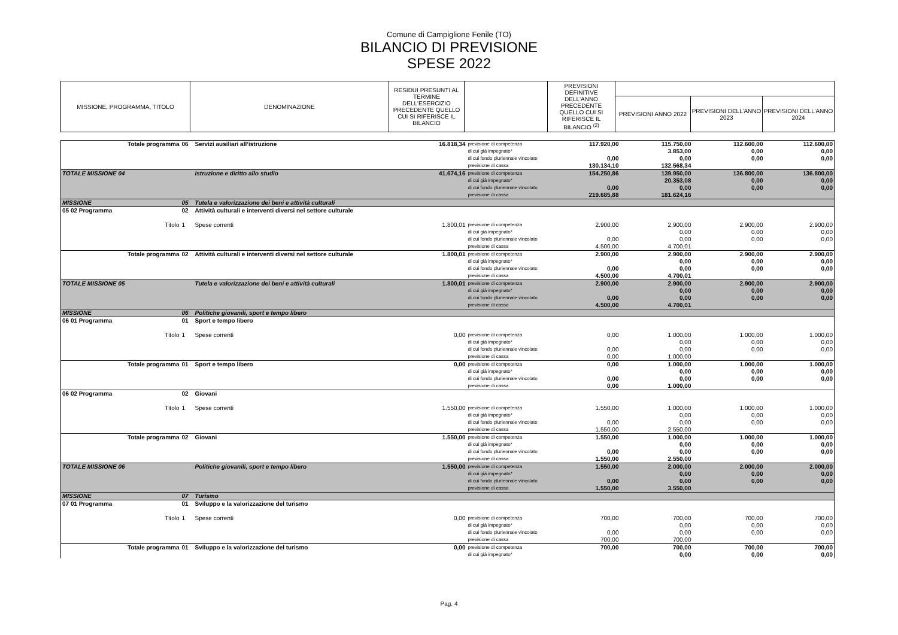Comune di Campiglione Fenile (TO)
BILANCIO DI PREVISIONE
SPESE 2022
| MISSIONE, PROGRAMMA, TITOLO | DENOMINAZIONE | RESIDUI PRESUNTI AL TERMINE DELL'ESERCIZIO PRECEDENTE QUELLO CUI SI RIFERISCE IL BILANCIO | | PREVISIONI DEFINITIVE DELL'ANNO PRECEDENTE QUELLO CUI SI RIFERISCE IL BILANCIO <sup>(2)</sup> | | | |
| --- | --- | --- | --- | --- | --- | --- | --- |
| | | | | | PREVISIONI ANNO 2022 | PREVISIONI DELL’ANNO 2023 | PREVISIONI DELL’ANNO 2024 |
| Totale programma | 06 | Servizi ausiliari all’istruzione | 16.818,34 | previsione di competenza di cui già impegnato* di cui fondo pluriennale vincolato previsione di cassa | 117.920,00 0,00 130.134,10 | 115.750,00 3.853,00 0,00 132.568,34 | 112.600,00 0,00 0,00 | 112.600,00 0,00 0,00 |
| TOTALE MISSIONE 04 | | Istruzione e diritto allo studio | 41.674,16 | previsione di competenza di cui già impegnato* di cui fondo pluriennale vincolato previsione di cassa | 154.250,86 0,00 219.685,88 | 139.950,00 20.353,08 0,00 181.624,16 | 136.800,00 0,00 0,00 | 136.800,00 0,00 0,00 |
| MISSIONE | 05 | Tutela e valorizzazione dei beni e attività culturali | | | | | | |
| 05 02 Programma | 02 | Attività culturali e interventi diversi nel settore culturale | | | | | | |
| Titolo | 1 | Spese correnti | 1.800,01 | previsione di competenza di cui già impegnato* di cui fondo pluriennale vincolato previsione di cassa | 2.900,00 0,00 4.500,00 | 2.900,00 0,00 0,00 4.700,01 | 2.900,00 0,00 0,00 | 2.900,00 0,00 0,00 |
| Totale programma | 02 | Attività culturali e interventi diversi nel settore culturale | 1.800,01 | previsione di competenza di cui già impegnato* di cui fondo pluriennale vincolato previsione di cassa | 2.900,00 0,00 4.500,00 | 2.900,00 0,00 0,00 4.700,01 | 2.900,00 0,00 0,00 | 2.900,00 0,00 0,00 |
| TOTALE MISSIONE 05 | | Tutela e valorizzazione dei beni e attività culturali | 1.800,01 | previsione di competenza di cui già impegnato* di cui fondo pluriennale vincolato previsione di cassa | 2.900,00 0,00 4.500,00 | 2.900,00 0,00 0,00 4.700,01 | 2.900,00 0,00 0,00 | 2.900,00 0,00 0,00 |
| MISSIONE | 06 | Politiche giovanili, sport e tempo libero | | | | | | |
| 06 01 Programma | 01 | Sport e tempo libero | | | | | | |
| Titolo | 1 | Spese correnti | 0,00 | previsione di competenza di cui già impegnato* di cui fondo pluriennale vincolato previsione di cassa | 0,00 0,00 0,00 | 1.000,00 0,00 0,00 1.000,00 | 1.000,00 0,00 0,00 | 1.000,00 0,00 0,00 |
| Totale programma | 01 | Sport e tempo libero | 0,00 | previsione di competenza di cui già impegnato* di cui fondo pluriennale vincolato previsione di cassa | 0,00 0,00 0,00 | 1.000,00 0,00 0,00 1.000,00 | 1.000,00 0,00 0,00 | 1.000,00 0,00 0,00 |
| 06 02 Programma | 02 | Giovani | | | | | | |
| Titolo | 1 | Spese correnti | 1.550,00 | previsione di competenza di cui già impegnato* di cui fondo pluriennale vincolato previsione di cassa | 1.550,00 0,00 1.550,00 | 1.000,00 0,00 0,00 2.550,00 | 1.000,00 0,00 0,00 | 1.000,00 0,00 0,00 |
| Totale programma | 02 | Giovani | 1.550,00 | previsione di competenza di cui già impegnato* di cui fondo pluriennale vincolato previsione di cassa | 1.550,00 0,00 1.550,00 | 1.000,00 0,00 0,00 2.550,00 | 1.000,00 0,00 0,00 | 1.000,00 0,00 0,00 |
| TOTALE MISSIONE 06 | | Politiche giovanili, sport e tempo libero | 1.550,00 | previsione di competenza di cui già impegnato* di cui fondo pluriennale vincolato previsione di cassa | 1.550,00 0,00 1.550,00 | 2.000,00 0,00 0,00 3.550,00 | 2.000,00 0,00 0,00 | 2.000,00 0,00 0,00 |
| MISSIONE | 07 | Turismo | | | | | | |
| 07 01 Programma | 01 | Sviluppo e la valorizzazione del turismo | | | | | | |
| Titolo | 1 | Spese correnti | 0,00 | previsione di competenza di cui già impegnato* di cui fondo pluriennale vincolato previsione di cassa | 700,00 0,00 700,00 | 700,00 0,00 0,00 700,00 | 700,00 0,00 0,00 | 700,00 0,00 0,00 |
| Totale programma | 01 | Sviluppo e la valorizzazione del turismo | 0,00 | previsione di competenza di cui già impegnato* | 700,00 | 700,00 0,00 | 700,00 0,00 | 700,00 0,00 |
Pag. 4